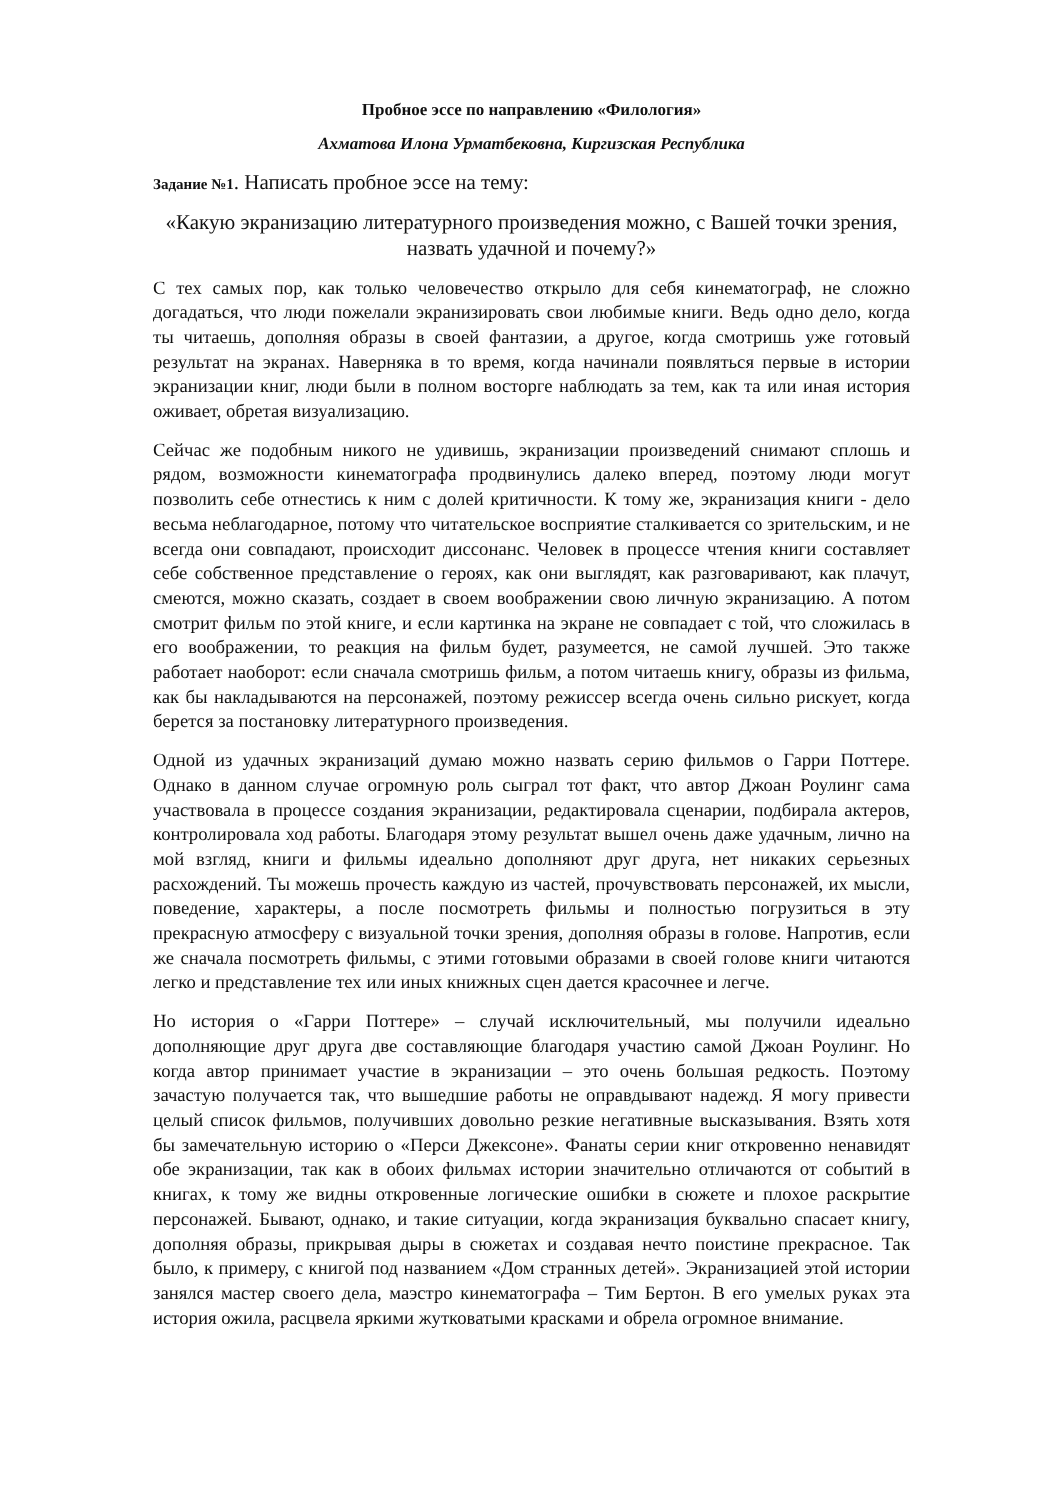Пробное эссе по направлению «Филология»
Ахматова Илона Урматбековна, Киргизская Республика
Задание №1. Написать пробное эссе на тему:
«Какую экранизацию литературного произведения можно, с Вашей точки зрения, назвать удачной и почему?»
С тех самых пор, как только человечество открыло для себя кинематограф, не сложно догадаться, что люди пожелали экранизировать свои любимые книги. Ведь одно дело, когда ты читаешь, дополняя образы в своей фантазии, а другое, когда смотришь уже готовый результат на экранах. Наверняка в то время, когда начинали появляться первые в истории экранизации книг, люди были в полном восторге наблюдать за тем, как та или иная история оживает, обретая визуализацию.
Сейчас же подобным никого не удивишь, экранизации произведений снимают сплошь и рядом, возможности кинематографа продвинулись далеко вперед, поэтому люди могут позволить себе отнестись к ним с долей критичности. К тому же, экранизация книги - дело весьма неблагодарное, потому что читательское восприятие сталкивается со зрительским, и не всегда они совпадают, происходит диссонанс. Человек в процессе чтения книги составляет себе собственное представление о героях, как они выглядят, как разговаривают, как плачут, смеются, можно сказать, создает в своем воображении свою личную экранизацию. А потом смотрит фильм по этой книге, и если картинка на экране не совпадает с той, что сложилась в его воображении, то реакция на фильм будет, разумеется, не самой лучшей. Это также работает наоборот: если сначала смотришь фильм, а потом читаешь книгу, образы из фильма, как бы накладываются на персонажей, поэтому режиссер всегда очень сильно рискует, когда берется за постановку литературного произведения.
Одной из удачных экранизаций думаю можно назвать серию фильмов о Гарри Поттере. Однако в данном случае огромную роль сыграл тот факт, что автор Джоан Роулинг сама участвовала в процессе создания экранизации, редактировала сценарии, подбирала актеров, контролировала ход работы. Благодаря этому результат вышел очень даже удачным, лично на мой взгляд, книги и фильмы идеально дополняют друг друга, нет никаких серьезных расхождений. Ты можешь прочесть каждую из частей, прочувствовать персонажей, их мысли, поведение, характеры, а после посмотреть фильмы и полностью погрузиться в эту прекрасную атмосферу с визуальной точки зрения, дополняя образы в голове. Напротив, если же сначала посмотреть фильмы, с этими готовыми образами в своей голове книги читаются легко и представление тех или иных книжных сцен дается красочнее и легче.
Но история о «Гарри Поттере» – случай исключительный, мы получили идеально дополняющие друг друга две составляющие благодаря участию самой Джоан Роулинг. Но когда автор принимает участие в экранизации – это очень большая редкость. Поэтому зачастую получается так, что вышедшие работы не оправдывают надежд. Я могу привести целый список фильмов, получивших довольно резкие негативные высказывания. Взять хотя бы замечательную историю о «Перси Джексоне». Фанаты серии книг откровенно ненавидят обе экранизации, так как в обоих фильмах истории значительно отличаются от событий в книгах, к тому же видны откровенные логические ошибки в сюжете и плохое раскрытие персонажей. Бывают, однако, и такие ситуации, когда экранизация буквально спасает книгу, дополняя образы, прикрывая дыры в сюжетах и создавая нечто поистине прекрасное. Так было, к примеру, с книгой под названием «Дом странных детей». Экранизацией этой истории занялся мастер своего дела, маэстро кинематографа – Тим Бертон. В его умелых руках эта история ожила, расцвела яркими жутковатыми красками и обрела огромное внимание.